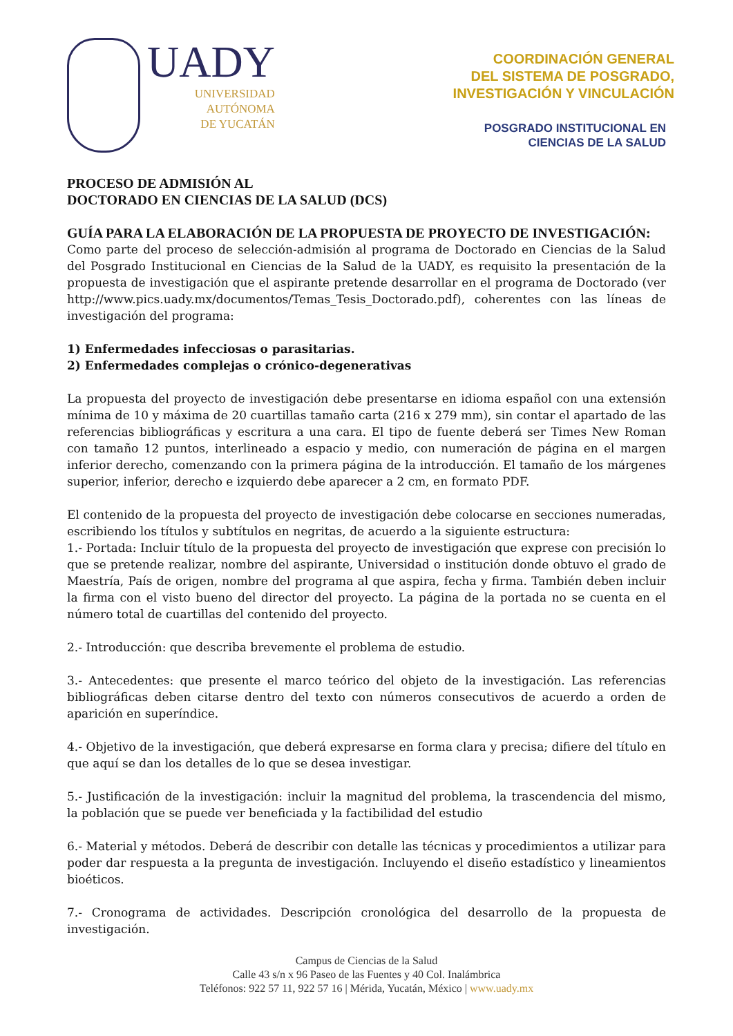UADY
UNIVERSIDAD
AUTÓNOMA
DE YUCATÁN
COORDINACIÓN GENERAL
DEL SISTEMA DE POSGRADO,
INVESTIGACIÓN Y VINCULACIÓN
POSGRADO INSTITUCIONAL EN
CIENCIAS DE LA SALUD
PROCESO DE ADMISIÓN AL
DOCTORADO EN CIENCIAS DE LA SALUD (DCS)
GUÍA PARA LA ELABORACIÓN DE LA PROPUESTA DE PROYECTO DE INVESTIGACIÓN:
Como parte del proceso de selección-admisión al programa de Doctorado en Ciencias de la Salud del Posgrado Institucional en Ciencias de la Salud de la UADY, es requisito la presentación de la propuesta de investigación que el aspirante pretende desarrollar en el programa de Doctorado (ver http://www.pics.uady.mx/documentos/Temas_Tesis_Doctorado.pdf), coherentes con las líneas de investigación del programa:
1) Enfermedades infecciosas o parasitarias.
2) Enfermedades complejas o crónico-degenerativas
La propuesta del proyecto de investigación debe presentarse en idioma español con una extensión mínima de 10 y máxima de 20 cuartillas tamaño carta (216 x 279 mm), sin contar el apartado de las referencias bibliográficas y escritura a una cara. El tipo de fuente deberá ser Times New Roman con tamaño 12 puntos, interlineado a espacio y medio, con numeración de página en el margen inferior derecho, comenzando con la primera página de la introducción. El tamaño de los márgenes superior, inferior, derecho e izquierdo debe aparecer a 2 cm, en formato PDF.
El contenido de la propuesta del proyecto de investigación debe colocarse en secciones numeradas, escribiendo los títulos y subtítulos en negritas, de acuerdo a la siguiente estructura:
1.- Portada: Incluir título de la propuesta del proyecto de investigación que exprese con precisión lo que se pretende realizar, nombre del aspirante, Universidad o institución donde obtuvo el grado de Maestría, País de origen, nombre del programa al que aspira, fecha y firma. También deben incluir la firma con el visto bueno del director del proyecto. La página de la portada no se cuenta en el número total de cuartillas del contenido del proyecto.
2.- Introducción: que describa brevemente el problema de estudio.
3.- Antecedentes: que presente el marco teórico del objeto de la investigación. Las referencias bibliográficas deben citarse dentro del texto con números consecutivos de acuerdo a orden de aparición en superíndice.
4.- Objetivo de la investigación, que deberá expresarse en forma clara y precisa; difiere del título en que aquí se dan los detalles de lo que se desea investigar.
5.- Justificación de la investigación: incluir la magnitud del problema, la trascendencia del mismo, la población que se puede ver beneficiada y la factibilidad del estudio
6.- Material y métodos. Deberá de describir con detalle las técnicas y procedimientos a utilizar para poder dar respuesta a la pregunta de investigación. Incluyendo el diseño estadístico y lineamientos bioéticos.
7.- Cronograma de actividades. Descripción cronológica del desarrollo de la propuesta de investigación.
Campus de Ciencias de la Salud
Calle 43 s/n x 96 Paseo de las Fuentes y 40 Col. Inalámbrica
Teléfonos: 922 57 11, 922 57 16 | Mérida, Yucatán, México | www.uady.mx